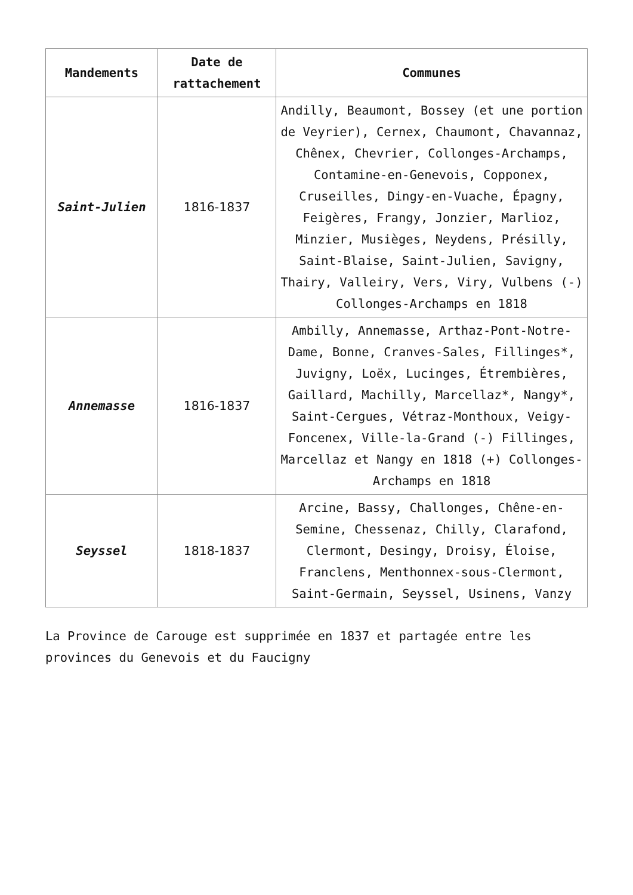| Mandements | Date de rattachement | Communes |
| --- | --- | --- |
| Saint-Julien | 1816-1837 | Andilly, Beaumont, Bossey (et une portion de Veyrier), Cernex, Chaumont, Chavannaz, Chênex, Chevrier, Collonges-Archamps, Contamine-en-Genevois, Copponex, Cruseilles, Dingy-en-Vuache, Épagny, Feigères, Frangy, Jonzier, Marlioz, Minzier, Musièges, Neydens, Présilly, Saint-Blaise, Saint-Julien, Savigny, Thairy, Valleiry, Vers, Viry, Vulbens (-) Collonges-Archamps en 1818 |
| Annemasse | 1816-1837 | Ambilly, Annemasse, Arthaz-Pont-Notre-Dame, Bonne, Cranves-Sales, Fillinges*, Juvigny, Loëx, Lucinges, Étrembières, Gaillard, Machilly, Marcellaz*, Nangy*, Saint-Cergues, Vétraz-Monthoux, Veigy-Foncenex, Ville-la-Grand (-) Fillinges, Marcellaz et Nangy en 1818 (+) Collonges-Archamps en 1818 |
| Seyssel | 1818-1837 | Arcine, Bassy, Challonges, Chêne-en-Semine, Chessenaz, Chilly, Clarafond, Clermont, Desingy, Droisy, Éloise, Franclens, Menthonnex-sous-Clermont, Saint-Germain, Seyssel, Usinens, Vanzy |
La Province de Carouge est supprimée en 1837 et partagée entre les provinces du Genevois et du Faucigny